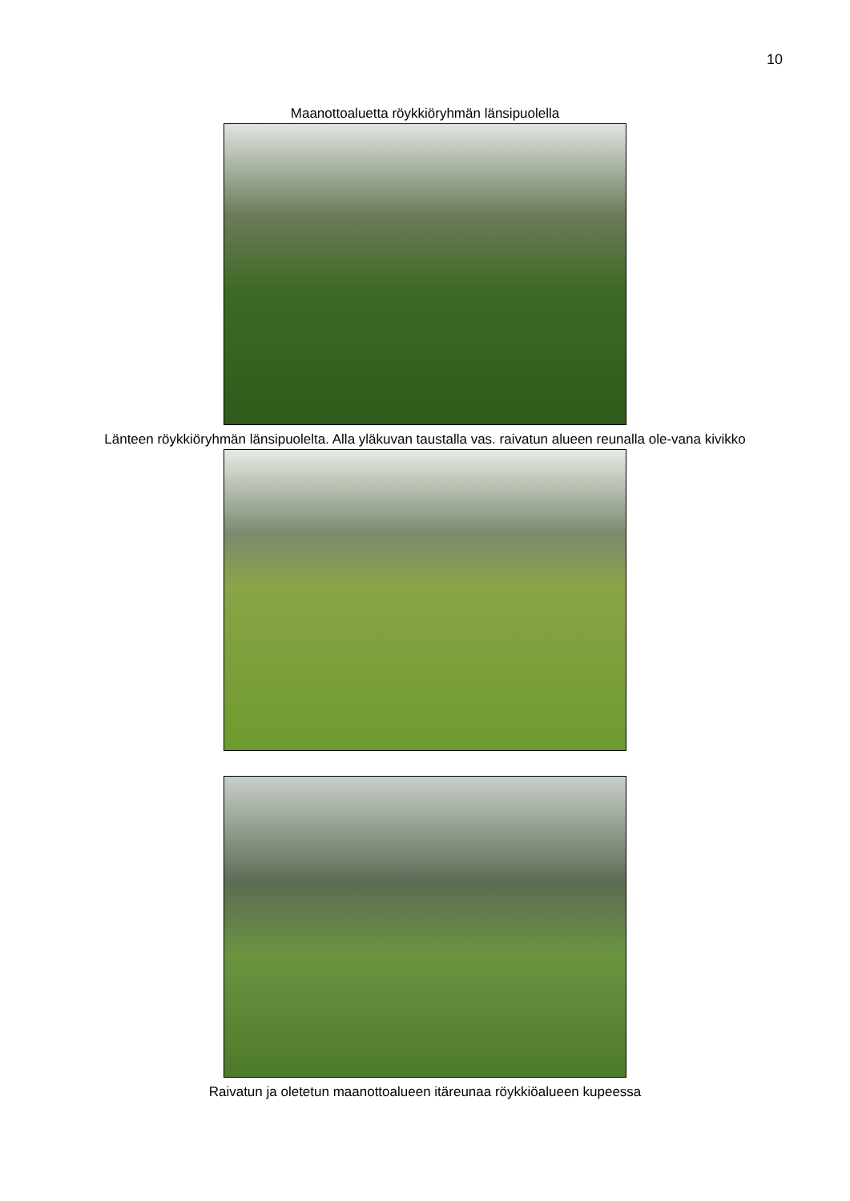10
Maanottoaluetta röykkiöryhmän länsipuolella
Länteen röykkiöryhmän länsipuolelta. Alla yläkuvan taustalla vas. raivatun alueen reunalla ole-vana kivikko
Raivatun ja oletetun maanottoalueen itäreunaa röykkiöalueen kupeessa